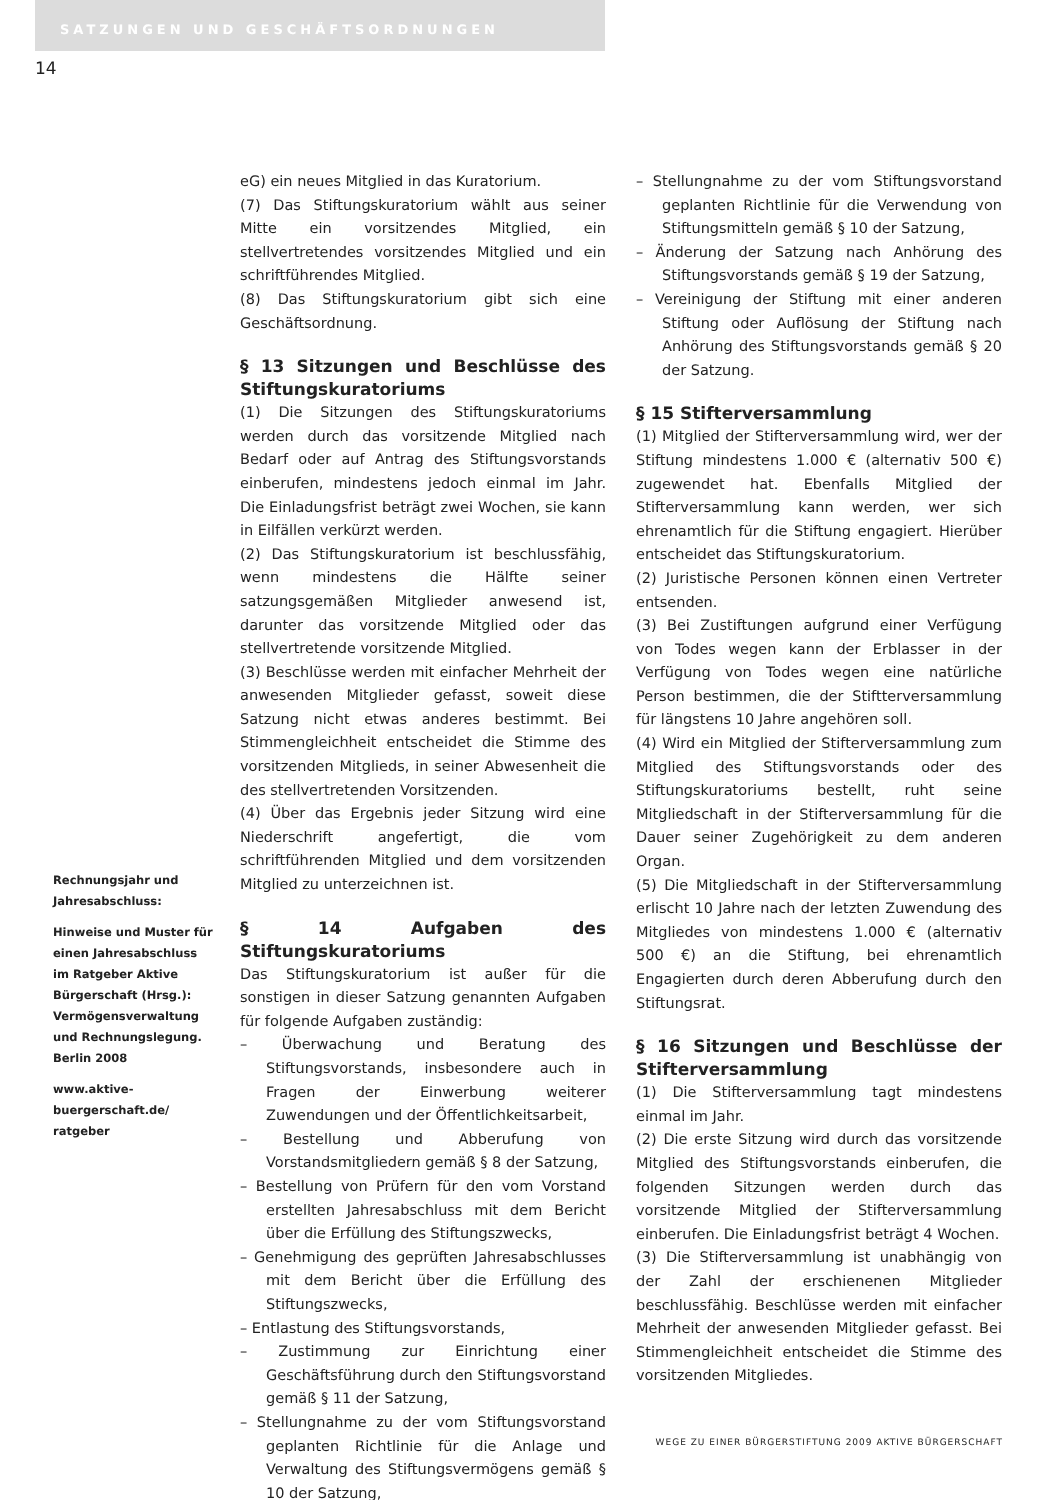SATZUNGEN UND GESCHÄFTSORDNUNGEN
14
eG) ein neues Mitglied in das Kuratorium.
(7) Das Stiftungskuratorium wählt aus seiner Mitte ein vorsitzendes Mitglied, ein stellvertretendes vorsitzendes Mitglied und ein schriftführendes Mitglied.
(8) Das Stiftungskuratorium gibt sich eine Geschäftsordnung.
§ 13 Sitzungen und Beschlüsse des Stiftungskuratoriums
(1) Die Sitzungen des Stiftungskuratoriums werden durch das vorsitzende Mitglied nach Bedarf oder auf Antrag des Stiftungsvorstands einberufen, mindestens jedoch einmal im Jahr. Die Einladungsfrist beträgt zwei Wochen, sie kann in Eilfällen verkürzt werden.
(2) Das Stiftungskuratorium ist beschlussfähig, wenn mindestens die Hälfte seiner satzungsgemäßen Mitglieder anwesend ist, darunter das vorsitzende Mitglied oder das stellvertretende vorsitzende Mitglied.
(3) Beschlüsse werden mit einfacher Mehrheit der anwesenden Mitglieder gefasst, soweit diese Satzung nicht etwas anderes bestimmt. Bei Stimmengleichheit entscheidet die Stimme des vorsitzenden Mitglieds, in seiner Abwesenheit die des stellvertretenden Vorsitzenden.
(4) Über das Ergebnis jeder Sitzung wird eine Niederschrift angefertigt, die vom schriftführenden Mitglied und dem vorsitzenden Mitglied zu unterzeichnen ist.
§ 14 Aufgaben des Stiftungskuratoriums
Das Stiftungskuratorium ist außer für die sonstigen in dieser Satzung genannten Aufgaben für folgende Aufgaben zuständig:
– Überwachung und Beratung des Stiftungsvorstands, insbesondere auch in Fragen der Einwerbung weiterer Zuwendungen und der Öffentlichkeitsarbeit,
– Bestellung und Abberufung von Vorstandsmitgliedern gemäß § 8 der Satzung,
– Bestellung von Prüfern für den vom Vorstand erstellten Jahresabschluss mit dem Bericht über die Erfüllung des Stiftungszwecks,
– Genehmigung des geprüften Jahresabschlusses mit dem Bericht über die Erfüllung des Stiftungszwecks,
– Entlastung des Stiftungsvorstands,
– Zustimmung zur Einrichtung einer Geschäftsführung durch den Stiftungsvorstand gemäß § 11 der Satzung,
– Stellungnahme zu der vom Stiftungsvorstand geplanten Richtlinie für die Anlage und Verwaltung des Stiftungsvermögens gemäß § 10 der Satzung,
– Stellungnahme zu der vom Stiftungsvorstand geplanten Richtlinie für die Verwendung von Stiftungsmitteln gemäß § 10 der Satzung,
– Änderung der Satzung nach Anhörung des Stiftungsvorstands gemäß § 19 der Satzung,
– Vereinigung der Stiftung mit einer anderen Stiftung oder Auflösung der Stiftung nach Anhörung des Stiftungsvorstands gemäß § 20 der Satzung.
§ 15 Stifterversammlung
(1) Mitglied der Stifterversammlung wird, wer der Stiftung mindestens 1.000 € (alternativ 500 €) zugewendet hat. Ebenfalls Mitglied der Stifterversammlung kann werden, wer sich ehrenamtlich für die Stiftung engagiert. Hierüber entscheidet das Stiftungskuratorium.
(2) Juristische Personen können einen Vertreter entsenden.
(3) Bei Zustiftungen aufgrund einer Verfügung von Todes wegen kann der Erblasser in der Verfügung von Todes wegen eine natürliche Person bestimmen, die der Stiftterversammlung für längstens 10 Jahre angehören soll.
(4) Wird ein Mitglied der Stifterversammlung zum Mitglied des Stiftungsvorstands oder des Stiftungskuratoriums bestellt, ruht seine Mitgliedschaft in der Stifterversammlung für die Dauer seiner Zugehörigkeit zu dem anderen Organ.
(5) Die Mitgliedschaft in der Stifterversammlung erlischt 10 Jahre nach der letzten Zuwendung des Mitgliedes von mindestens 1.000 € (alternativ 500 €) an die Stiftung, bei ehrenamtlich Engagierten durch deren Abberufung durch den Stiftungsrat.
§ 16 Sitzungen und Beschlüsse der Stifterversammlung
(1) Die Stifterversammlung tagt mindestens einmal im Jahr.
(2) Die erste Sitzung wird durch das vorsitzende Mitglied des Stiftungsvorstands einberufen, die folgenden Sitzungen werden durch das vorsitzende Mitglied der Stifterversammlung einberufen. Die Einladungsfrist beträgt 4 Wochen.
(3) Die Stifterversammlung ist unabhängig von der Zahl der erschienenen Mitglieder beschlussfähig. Beschlüsse werden mit einfacher Mehrheit der anwesenden Mitglieder gefasst. Bei Stimmengleichheit entscheidet die Stimme des vorsitzenden Mitgliedes.
Rechnungsjahr und Jahresabschluss:
Hinweise und Muster für einen Jahresabschluss im Ratgeber Aktive Bürgerschaft (Hrsg.): Vermögensverwaltung und Rechnungslegung. Berlin 2008
www.aktive-buergerschaft.de/ ratgeber
WEGE ZU EINER BÜRGERSTIFTUNG 2009 AKTIVE BÜRGERSCHAFT